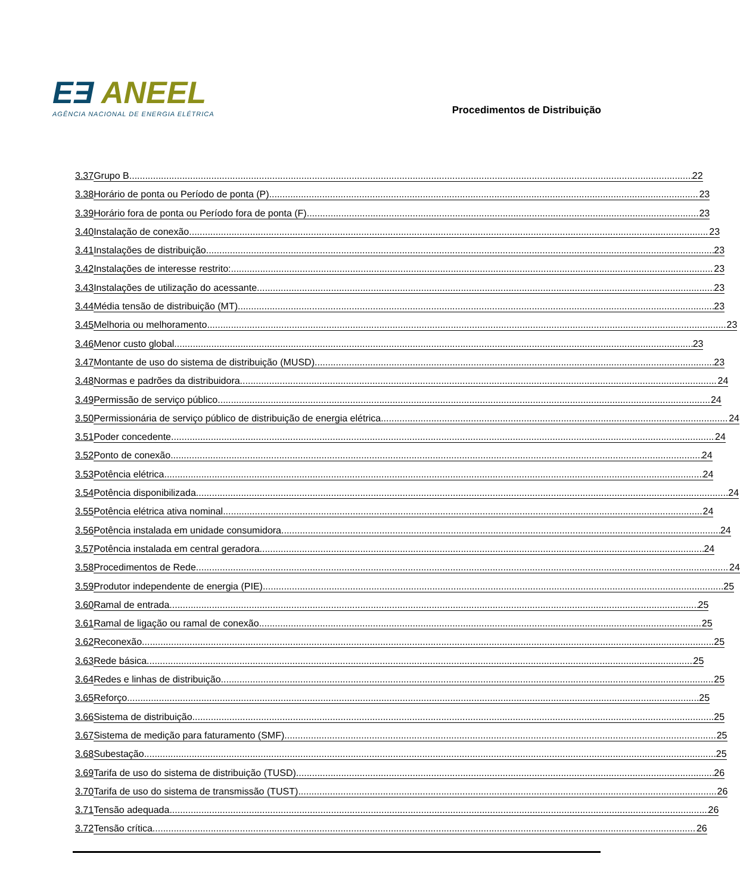EƎ ANEEL
AGÊNCIA NACIONAL DE ENERGIA ELÉTRICA
Procedimentos de Distribuição
3.37 Grupo B 22
3.38 Horário de ponta ou Período de ponta (P) 23
3.39 Horário fora de ponta ou Período fora de ponta (F) 23
3.40 Instalação de conexão 23
3.41 Instalações de distribuição 23
3.42 Instalações de interesse restrito: 23
3.43 Instalações de utilização do acessante 23
3.44 Média tensão de distribuição (MT) 23
3.45 Melhoria ou melhoramento 23
3.46 Menor custo global 23
3.47 Montante de uso do sistema de distribuição (MUSD) 23
3.48 Normas e padrões da distribuidora 24
3.49 Permissão de serviço público 24
3.50 Permissionária de serviço público de distribuição de energia elétrica 24
3.51 Poder concedente 24
3.52 Ponto de conexão 24
3.53 Potência elétrica 24
3.54 Potência disponibilizada 24
3.55 Potência elétrica ativa nominal 24
3.56 Potência instalada em unidade consumidora 24
3.57 Potência instalada em central geradora 24
3.58 Procedimentos de Rede 24
3.59 Produtor independente de energia (PIE) 25
3.60 Ramal de entrada 25
3.61 Ramal de ligação ou ramal de conexão 25
3.62 Reconexão 25
3.63 Rede básica 25
3.64 Redes e linhas de distribuição 25
3.65 Reforço 25
3.66 Sistema de distribuição 25
3.67 Sistema de medição para faturamento (SMF) 25
3.68 Subestação 25
3.69 Tarifa de uso do sistema de distribuição (TUSD) 26
3.70 Tarifa de uso do sistema de transmissão (TUST) 26
3.71 Tensão adequada 26
3.72 Tensão crítica 26